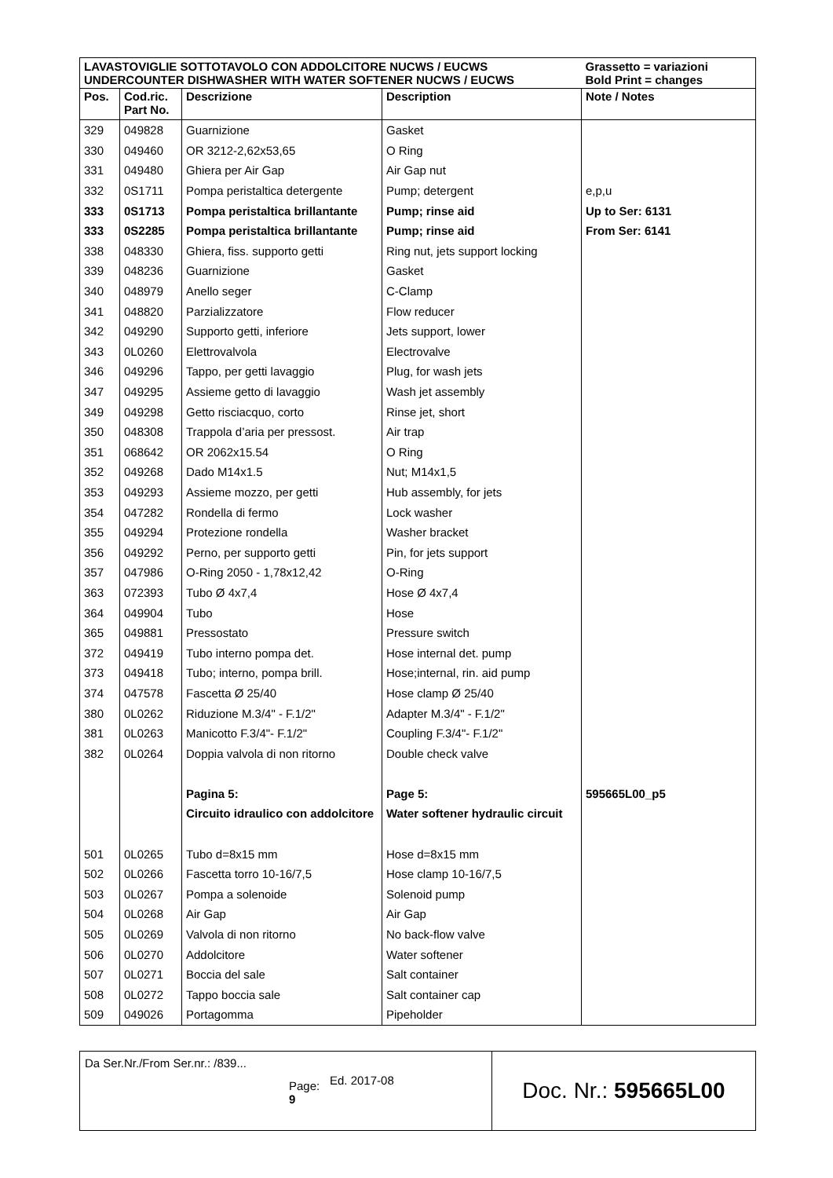| LAVASTOVIGLIE SOTTOTAVOLO CON ADDOLCITORE NUCWS / EUCWS UNDERCOUNTER DISHWASHER WITH WATER SOFTENER NUCWS / EUCWS | | | | Grassetto = variazioni Bold Print = changes |
| Pos. | Cod.ric. Part No. | Descrizione | Description | Note / Notes |
| 329 | 049828 | Guarnizione | Gasket | |
| 330 | 049460 | OR 3212-2,62x53,65 | O Ring | |
| 331 | 049480 | Ghiera per Air Gap | Air Gap nut | |
| 332 | 0S1711 | Pompa peristaltica detergente | Pump; detergent | e,p,u |
| 333 | 0S1713 | Pompa peristaltica brillantante | Pump; rinse aid | Up to Ser: 6131 |
| 333 | 0S2285 | Pompa peristaltica brillantante | Pump; rinse aid | From Ser: 6141 |
| 338 | 048330 | Ghiera, fiss. supporto getti | Ring nut, jets support locking | |
| 339 | 048236 | Guarnizione | Gasket | |
| 340 | 048979 | Anello seger | C-Clamp | |
| 341 | 048820 | Parzializzatore | Flow reducer | |
| 342 | 049290 | Supporto getti, inferiore | Jets support, lower | |
| 343 | 0L0260 | Elettrovalvola | Electrovalve | |
| 346 | 049296 | Tappo, per getti lavaggio | Plug, for wash jets | |
| 347 | 049295 | Assieme getto di lavaggio | Wash jet assembly | |
| 349 | 049298 | Getto risciacquo, corto | Rinse jet, short | |
| 350 | 048308 | Trappola d’aria per pressost. | Air trap | |
| 351 | 068642 | OR 2062x15.54 | O Ring | |
| 352 | 049268 | Dado M14x1.5 | Nut; M14x1,5 | |
| 353 | 049293 | Assieme mozzo, per getti | Hub assembly, for jets | |
| 354 | 047282 | Rondella di fermo | Lock washer | |
| 355 | 049294 | Protezione rondella | Washer bracket | |
| 356 | 049292 | Perno, per supporto getti | Pin, for jets support | |
| 357 | 047986 | O-Ring 2050 - 1,78x12,42 | O-Ring | |
| 363 | 072393 | Tubo Ø 4x7,4 | Hose Ø 4x7,4 | |
| 364 | 049904 | Tubo | Hose | |
| 365 | 049881 | Pressostato | Pressure switch | |
| 372 | 049419 | Tubo interno pompa det. | Hose internal det. pump | |
| 373 | 049418 | Tubo; interno, pompa brill. | Hose;internal, rin. aid pump | |
| 374 | 047578 | Fascetta Ø 25/40 | Hose clamp Ø 25/40 | |
| 380 | 0L0262 | Riduzione M.3/4" - F.1/2" | Adapter M.3/4" - F.1/2" | |
| 381 | 0L0263 | Manicotto F.3/4"- F.1/2" | Coupling F.3/4"- F.1/2" | |
| 382 | 0L0264 | Doppia valvola di non ritorno | Double check valve | |
| | | Pagina 5: | Page 5: | 595665L00_p5 |
| | | Circuito idraulico con addolcitore | Water softener hydraulic circuit | |
| 501 | 0L0265 | Tubo d=8x15 mm | Hose d=8x15 mm | |
| 502 | 0L0266 | Fascetta torro 10-16/7,5 | Hose clamp 10-16/7,5 | |
| 503 | 0L0267 | Pompa a solenoide | Solenoid pump | |
| 504 | 0L0268 | Air Gap | Air Gap | |
| 505 | 0L0269 | Valvola di non ritorno | No back-flow valve | |
| 506 | 0L0270 | Addolcitore | Water softener | |
| 507 | 0L0271 | Boccia del sale | Salt container | |
| 508 | 0L0272 | Tappo boccia sale | Salt container cap | |
| 509 | 049026 | Portagomma | Pipeholder | |
| Da Ser.Nr./From Ser.nr.: /839... Page: 9 | Ed. 2017-08 | Doc. Nr.: 595665L00 |